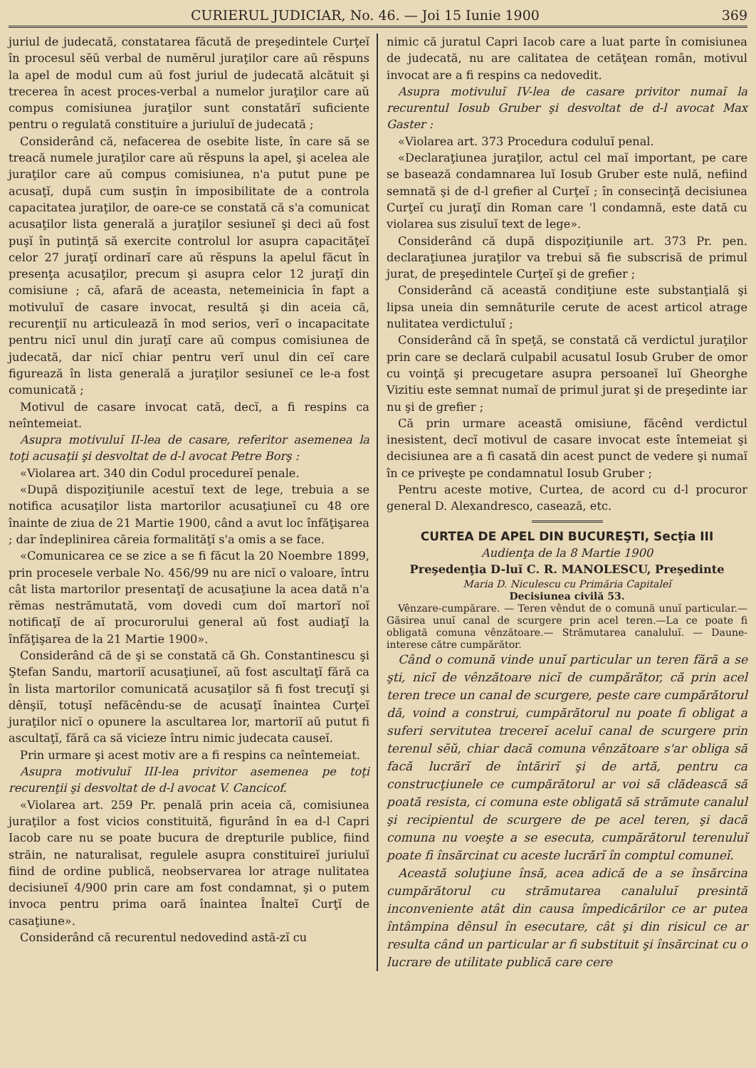CURIERUL JUDICIAR, No. 46. — Joi 15 Iunie 1900 369
juriul de judecată, constatarea făcută de preşedintele Curţeĭ în procesul sĕŭ verbal de numĕrul juraţilor care aŭ rĕspuns la apel de modul cum aŭ fost juriul de judecată alcătuit şi trecerea în acest proces-verbal a numelor juraţilor care aŭ compus comisiunea juraţilor sunt constatărĭ suficiente pentru o regulată constituire a juriuluĭ de judecată ;
Considerând că, nefacerea de osebite liste, în care să se treacă numele juraţilor care aŭ rĕspuns la apel, şi acelea ale juraţilor care aŭ compus comisiunea, n'a putut pune pe acusaţĭ, după cum susţin în imposibilitate de a controla capacitatea juraţilor, de oare-ce se constată că s'a comunicat acusaţilor lista generală a juraţilor sesiuneĭ şi deci aŭ fost puşĭ în putinţă să exercite controlul lor asupra capacităţeĭ celor 27 juraţĭ ordinarĭ care aŭ rĕspuns la apelul făcut în presenţa acusaţilor, precum şi asupra celor 12 juraţĭ din comisiune ; că, afară de aceasta, netemeinicia în fapt a motivuluĭ de casare invocat, resultă şi din aceia că, recurenţiĭ nu articulează în mod serios, verĭ o incapacitate pentru nicĭ unul din juraţĭ care aŭ compus comisiunea de judecată, dar nicĭ chiar pentru verĭ unul din ceĭ care figurează în lista generală a juraţilor sesiuneĭ ce le-a fost comunicată ;
Motivul de casare invocat cată, decĭ, a fi respins ca neîntemeiat.
Asupra motivuluĭ II-lea de casare, referitor asemenea la toţi acusaţii şi desvoltat de d-l avocat Petre Borş :
«Violarea art. 340 din Codul procedureĭ penale.
«După dispoziţiunile acestuĭ text de lege, trebuia a se notifica acusaţilor lista martorilor acusaţiuneĭ cu 48 ore înainte de ziua de 21 Martie 1900, când a avut loc înfăţişarea ; dar îndeplinirea căreia formalităţĭ s'a omis a se face.
«Comunicarea ce se zice a se fi făcut la 20 Noembre 1899, prin procesele verbale No. 456/99 nu are nicĭ o valoare, întru cât lista martorilor presentaţĭ de acusaţiune la acea dată n'a rĕmas nestrămutată, vom dovedi cum doĭ martorĭ noĭ notificaţĭ de aĭ procurorului general aŭ fost audiaţĭ la înfăţişarea de la 21 Martie 1900».
Considerând că de şi se constată că Gh. Constantinescu şi Ştefan Sandu, martoriĭ acusaţiuneĭ, aŭ fost ascultaţĭ fără ca în lista martorilor comunicată acusaţilor să fi fost trecuţĭ şi dênşiĭ, totuşĭ nefăcêndu-se de acusaţĭ înaintea Curţeĭ juraţilor nicĭ o opunere la ascultarea lor, martoriĭ aŭ putut fi ascultaţĭ, fără ca să vicieze întru nimic judecata causeĭ.
Prin urmare şi acest motiv are a fi respins ca neîntemeiat.
Asupra motivuluĭ III-lea privitor asemenea pe toţi recurenţii şi desvoltat de d-l avocat V. Cancicof.
«Violarea art. 259 Pr. penală prin aceia că, comisiunea juraţilor a fost vicios constituită, figurând în ea d-l Capri Iacob care nu se poate bucura de drepturile publice, fiind străin, ne naturalisat, regulele asupra constituireĭ juriuluĭ fiind de ordine publică, neobservarea lor atrage nulitatea decisiuneĭ 4/900 prin care am fost condamnat, şi o putem invoca pentru prima oară înaintea Înalteĭ Curţĭ de casaţiune».
Considerând că recurentul nedovedind astă-zĭ cu
nimic că juratul Capri Iacob care a luat parte în comisiunea de judecată, nu are calitatea de cetăţean român, motivul invocat are a fi respins ca nedovedit.
Asupra motivuluĭ IV-lea de casare privitor numaĭ la recurentul Iosub Gruber şi desvoltat de d-l avocat Max Gaster :
«Violarea art. 373 Procedura coduluĭ penal.
«Declaraţiunea juraţilor, actul cel maĭ important, pe care se basează condamnarea luĭ Iosub Gruber este nulă, nefiind semnată şi de d-l grefier al Curţeĭ ; în consecinţă decisiunea Curţeĭ cu juraţĭ din Roman care 'l condamnă, este dată cu violarea sus zisuluĭ text de lege».
Considerând că după dispoziţiunile art. 373 Pr. pen. declaraţiunea juraţilor va trebui să fie subscrisă de primul jurat, de preşedintele Curţeĭ şi de grefier ;
Considerând că această condiţiune este substanţială şi lipsa uneia din semnăturile cerute de acest articol atrage nulitatea verdictuluĭ ;
Considerând că în speţă, se constată că verdictul juraţilor prin care se declară culpabil acusatul Iosub Gruber de omor cu voinţă şi precugetare asupra persoaneĭ luĭ Gheorghe Vizitiu este semnat numaĭ de primul jurat şi de preşedinte iar nu şi de grefier ;
Că prin urmare această omisiune, făcênd verdictul inesistent, decĭ motivul de casare invocat este întemeiat şi decisiunea are a fi casată din acest punct de vedere şi numaĭ în ce priveşte pe condamnatul Iosub Gruber ;
Pentru aceste motive, Curtea, de acord cu d-l procuror general D. Alexandresco, casează, etc.
CURTEA DE APEL DIN BUCUREŞTI, Secţia III
Audienţa de la 8 Martie 1900
Preşedenţia D-luĭ C. R. MANOLESCU, Preşedinte
Maria D. Niculescu cu Primăria Capitaleĭ
Decisiunea civilă 53.
Vênzare-cumpărare. — Teren vêndut de o comună unuĭ particular.—Găsirea unuĭ canal de scurgere prin acel teren.—La ce poate fi obligată comuna vênzătoare.— Strămutarea canaluluĭ. — Daune-interese către cumpărător.
Când o comună vinde unuĭ particular un teren fără a se şti, nicĭ de vênzătoare nicĭ de cumpărător, că prin acel teren trece un canal de scurgere, peste care cumpărătorul dă, voind a construi, cumpărătorul nu poate fi obligat a suferi servitutea trecereĭ aceluĭ canal de scurgere prin terenul sĕŭ, chiar dacă comuna vênzătoare s'ar obliga să facă lucrărĭ de întărirĭ şi de artă, pentru ca construcţiunele ce cumpărătorul ar voi să clădească să poată resista, ci comuna este obligată să strămute canalul şi recipientul de scurgere de pe acel teren, şi dacă comuna nu voeşte a se esecuta, cumpărătorul terenuluĭ poate fi însărcinat cu aceste lucrărĭ în comptul comuneĭ.
Această soluţiune însă, acea adică de a se însărcina cumpărătorul cu strămutarea canaluluĭ presintă inconveniente atât din causa împedicărilor ce ar putea întâmpina dênsul în esecutare, cât şi din risicul ce ar resulta când un particular ar fi substituit şi însărcinat cu o lucrare de utilitate publică care cere